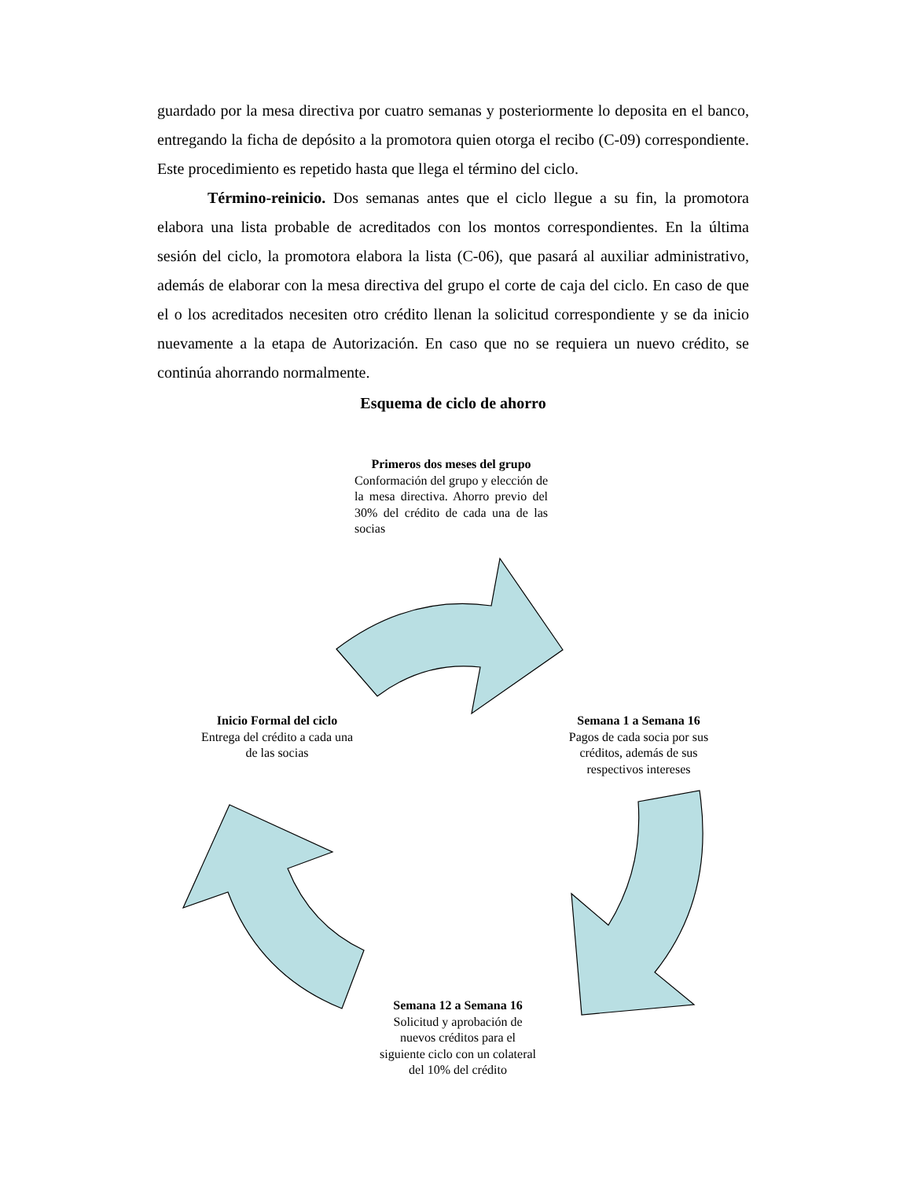guardado por la mesa directiva por cuatro semanas y posteriormente lo deposita en el banco, entregando la ficha de depósito a la promotora quien otorga el recibo (C-09) correspondiente. Este procedimiento es repetido hasta que llega el término del ciclo.
Término-reinicio. Dos semanas antes que el ciclo llegue a su fin, la promotora elabora una lista probable de acreditados con los montos correspondientes. En la última sesión del ciclo, la promotora elabora la lista (C-06), que pasará al auxiliar administrativo, además de elaborar con la mesa directiva del grupo el corte de caja del ciclo. En caso de que el o los acreditados necesiten otro crédito llenan la solicitud correspondiente y se da inicio nuevamente a la etapa de Autorización. En caso que no se requiera un nuevo crédito, se continúa ahorrando normalmente.
Esquema de ciclo de ahorro
Primeros dos meses del grupo
Conformación del grupo y elección de la mesa directiva. Ahorro previo del 30% del crédito de cada una de las socias
Inicio Formal del ciclo
Entrega del crédito a cada una de las socias
Semana 1 a Semana 16
Pagos de cada socia por sus créditos, además de sus respectivos intereses
Semana 12 a Semana 16
Solicitud y aprobación de nuevos créditos para el siguiente ciclo con un colateral del 10% del crédito